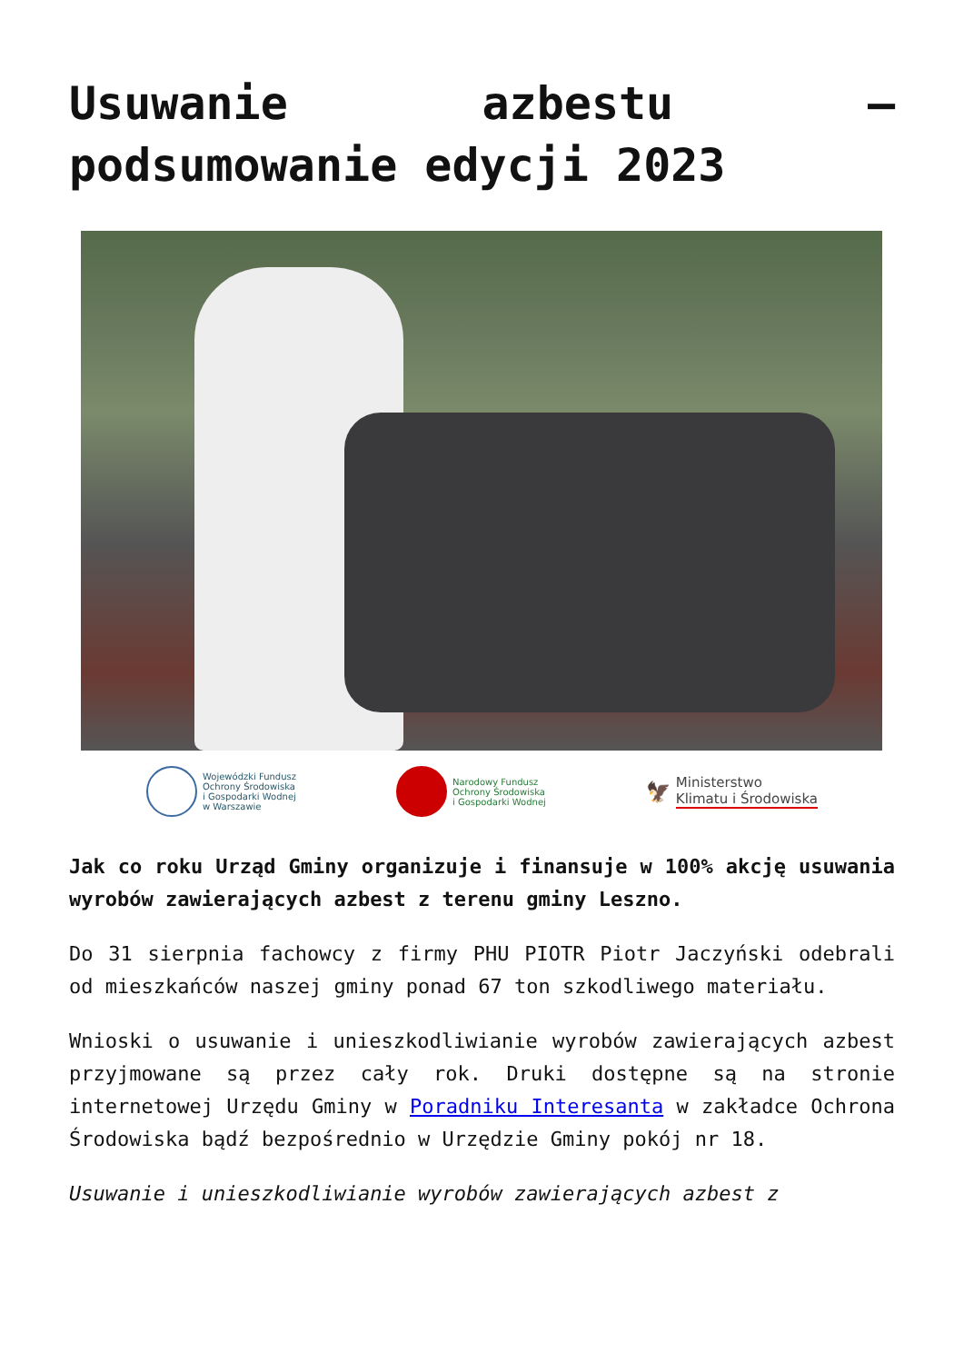Usuwanie azbestu – podsumowanie edycji 2023
Wojewódzki Fundusz
Ochrony Środowiska
i Gospodarki Wodnej
w Warszawie
Narodowy Fundusz
Ochrony Środowiska
i Gospodarki Wodnej
🦅 Ministerstwo
Klimatu i Środowiska
Jak co roku Urząd Gminy organizuje i finansuje w 100% akcję usuwania wyrobów zawierających azbest z terenu gminy Leszno.
Do 31 sierpnia fachowcy z firmy PHU PIOTR Piotr Jaczyński odebrali od mieszkańców naszej gminy ponad 67 ton szkodliwego materiału.
Wnioski o usuwanie i unieszkodliwianie wyrobów zawierających azbest przyjmowane są przez cały rok. Druki dostępne są na stronie internetowej Urzędu Gminy w Poradniku Interesanta w zakładce Ochrona Środowiska bądź bezpośrednio w Urzędzie Gminy pokój nr 18.
Usuwanie i unieszkodliwianie wyrobów zawierających azbest z